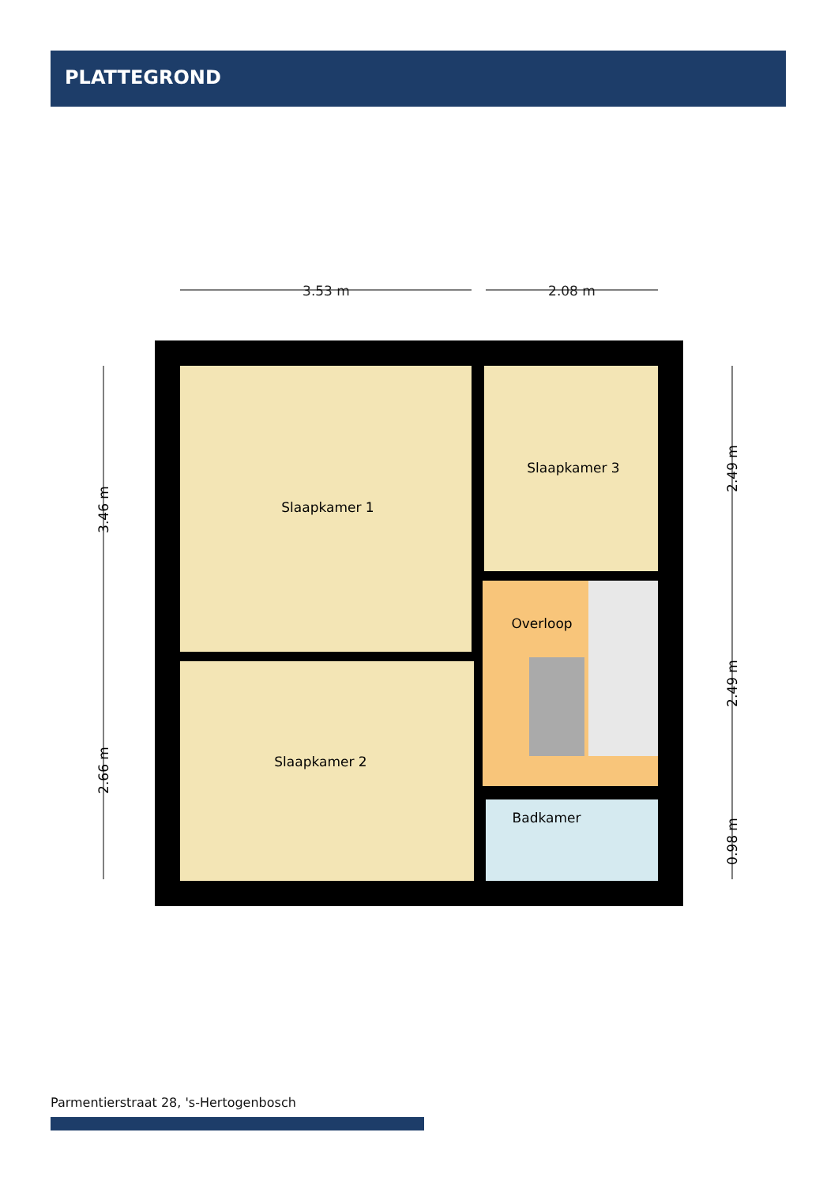PLATTEGROND
Slaapkamer 1
Slaapkamer 3
Overloop
Slaapkamer 2
Badkamer
3.53 m
2.08 m
3.46 m
2.66 m
2.49 m
2.49 m
0.98 m
Parmentierstraat 28, 's-Hertogenbosch